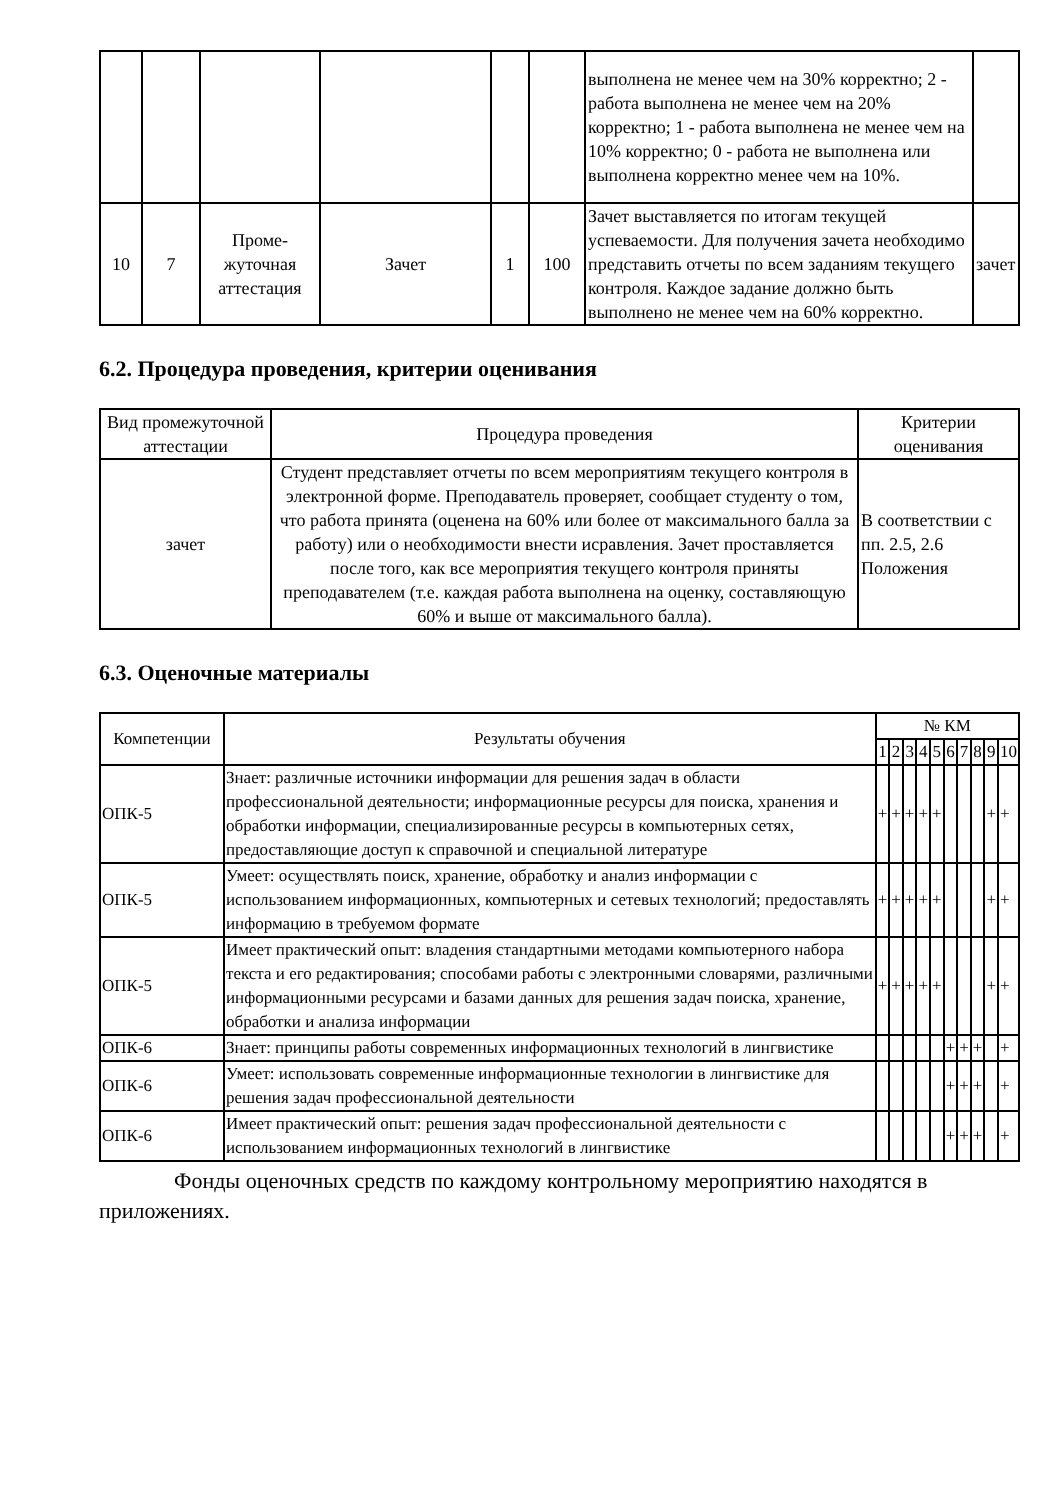| | | | | | | выполнена не менее чем на 30% корректно; 2 - работа выполнена не менее чем на 20% корректно; 1 - работа выполнена не менее чем на 10% корректно; 0 - работа не выполнена или выполнена корректно менее чем на 10%. | |
| 10 | 7 | Проме-жуточная аттестация | Зачет | 1 | 100 | Зачет выставляется по итогам текущей успеваемости. Для получения зачета необходимо представить отчеты по всем заданиям текущего контроля. Каждое задание должно быть выполнено не менее чем на 60% корректно. | зачет |
6.2. Процедура проведения, критерии оценивания
| Вид промежуточной аттестации | Процедура проведения | Критерии оценивания |
| --- | --- | --- |
| зачет | Студент представляет отчеты по всем мероприятиям текущего контроля в электронной форме. Преподаватель проверяет, сообщает студенту о том, что работа принята (оценена на 60% или более от максимального балла за работу) или о необходимости внести исравления. Зачет проставляется после того, как все мероприятия текущего контроля приняты преподавателем (т.е. каждая работа выполнена на оценку, составляющую 60% и выше от максимального балла). | В соответствии с пп. 2.5, 2.6 Положения |
6.3. Оценочные материалы
| Компетенции | Результаты обучения | № КМ | | | | | | | | | |
| --- | --- | --- | --- | --- | --- | --- | --- | --- | --- | --- | --- |
| | | 1 | 2 | 3 | 4 | 5 | 6 | 7 | 8 | 9 | 10 |
| ОПК-5 | Знает: различные источники информации для решения задач в области профессиональной деятельности; информационные ресурсы для поиска, хранения и обработки информации, специализированные ресурсы в компьютерных сетях, предоставляющие доступ к справочной и специальной литературе | + | + | + | + | + | | | | + | + |
| ОПК-5 | Умеет: осуществлять поиск, хранение, обработку и анализ информации с использованием информационных, компьютерных и сетевых технологий; предоставлять информацию в требуемом формате | + | + | + | + | + | | | | + | + |
| ОПК-5 | Имеет практический опыт: владения стандартными методами компьютерного набора текста и его редактирования; способами работы с электронными словарями, различными информационными ресурсами и базами данных для решения задач поиска, хранение, обработки и анализа информации | + | + | + | + | + | | | | + | + |
| ОПК-6 | Знает: принципы работы современных информационных технологий в лингвистике | | | | | | + | + | + | | + |
| ОПК-6 | Умеет: использовать современные информационные технологии в лингвистике для решения задач профессиональной деятельности | | | | | | + | + | + | | + |
| ОПК-6 | Имеет практический опыт: решения задач профессиональной деятельности с использованием информационных технологий в лингвистике | | | | | | + | + | + | | + |
Фонды оценочных средств по каждому контрольному мероприятию находятся в приложениях.